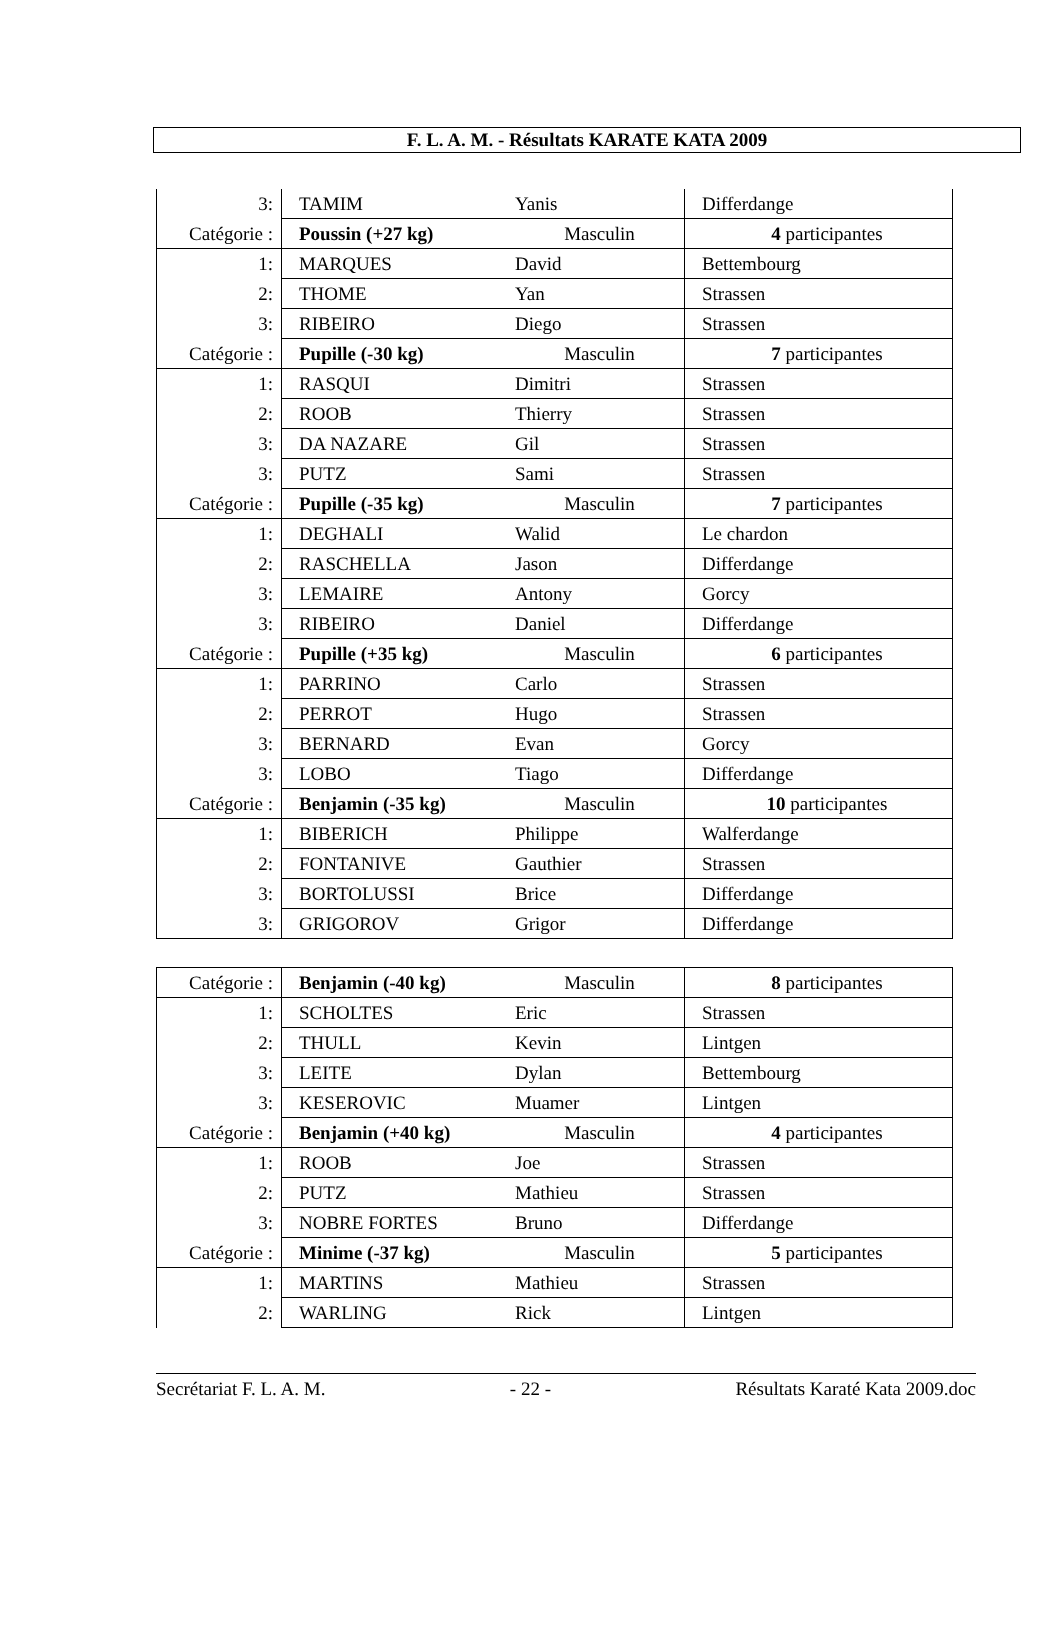F. L. A. M. - Résultats KARATE KATA 2009
| 3: | TAMIM | Yanis | Differdange |
| Catégorie : | Poussin (+27 kg) | Masculin | 4 participantes |
| 1: | MARQUES | David | Bettembourg |
| 2: | THOME | Yan | Strassen |
| 3: | RIBEIRO | Diego | Strassen |
| Catégorie : | Pupille (-30 kg) | Masculin | 7 participantes |
| 1: | RASQUI | Dimitri | Strassen |
| 2: | ROOB | Thierry | Strassen |
| 3: | DA NAZARE | Gil | Strassen |
| 3: | PUTZ | Sami | Strassen |
| Catégorie : | Pupille (-35 kg) | Masculin | 7 participantes |
| 1: | DEGHALI | Walid | Le chardon |
| 2: | RASCHELLA | Jason | Differdange |
| 3: | LEMAIRE | Antony | Gorcy |
| 3: | RIBEIRO | Daniel | Differdange |
| Catégorie : | Pupille (+35 kg) | Masculin | 6 participantes |
| 1: | PARRINO | Carlo | Strassen |
| 2: | PERROT | Hugo | Strassen |
| 3: | BERNARD | Evan | Gorcy |
| 3: | LOBO | Tiago | Differdange |
| Catégorie : | Benjamin (-35 kg) | Masculin | 10 participantes |
| 1: | BIBERICH | Philippe | Walferdange |
| 2: | FONTANIVE | Gauthier | Strassen |
| 3: | BORTOLUSSI | Brice | Differdange |
| 3: | GRIGOROV | Grigor | Differdange |
| Catégorie : | Benjamin (-40 kg) | Masculin | 8 participantes |
| 1: | SCHOLTES | Eric | Strassen |
| 2: | THULL | Kevin | Lintgen |
| 3: | LEITE | Dylan | Bettembourg |
| 3: | KESEROVIC | Muamer | Lintgen |
| Catégorie : | Benjamin (+40 kg) | Masculin | 4 participantes |
| 1: | ROOB | Joe | Strassen |
| 2: | PUTZ | Mathieu | Strassen |
| 3: | NOBRE FORTES | Bruno | Differdange |
| Catégorie : | Minime (-37 kg) | Masculin | 5 participantes |
| 1: | MARTINS | Mathieu | Strassen |
| 2: | WARLING | Rick | Lintgen |
Secrétariat F. L. A. M. - 22 - Résultats Karaté Kata 2009.doc